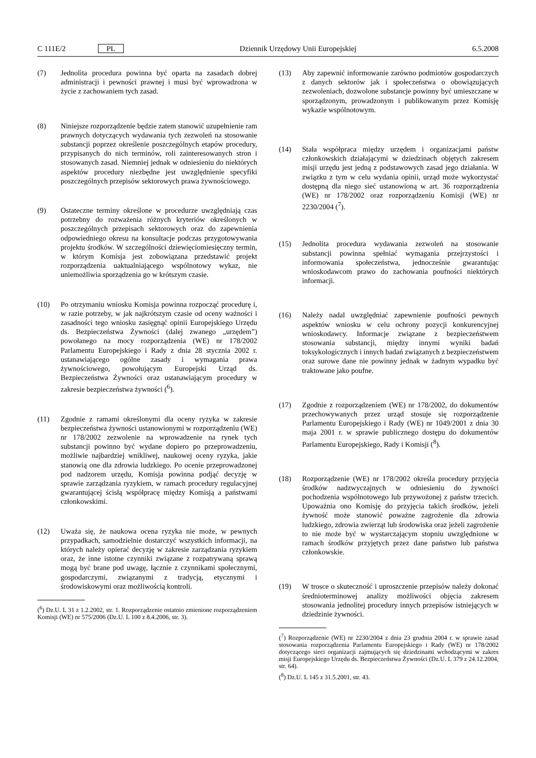C 111E/2 PL Dziennik Urzędowy Unii Europejskiej 6.5.2008
(7) Jednolita procedura powinna być oparta na zasadach dobrej administracji i pewności prawnej i musi być wprowadzona w życie z zachowaniem tych zasad.
(8) Niniejsze rozporządzenie będzie zatem stanowić uzupełnienie ram prawnych dotyczących wydawania tych zezwoleń na stosowanie substancji poprzez określenie poszczególnych etapów procedury, przypisanych do nich terminów, roli zainteresowanych stron i stosowanych zasad. Niemniej jednak w odniesieniu do niektórych aspektów procedury niezbędne jest uwzględnienie specyfiki poszczególnych przepisów sektorowych prawa żywnościowego.
(9) Ostateczne terminy określone w procedurze uwzględniają czas potrzebny do rozważenia różnych kryteriów określonych w poszczególnych przepisach sektorowych oraz do zapewnienia odpowiedniego okresu na konsultacje podczas przygotowywania projektu środków. W szczególności dziewięciomiesięczny termin, w którym Komisja jest zobowiązana przedstawić projekt rozporządzenia uaktualniającego wspólnotowy wykaz, nie uniemożliwia sporządzenia go w krótszym czasie.
(10) Po otrzymaniu wniosku Komisja powinna rozpocząć procedurę i, w razie potrzeby, w jak najkrótszym czasie od oceny ważności i zasadności tego wniosku zasięgnąć opinii Europejskiego Urzędu ds. Bezpieczeństwa Żywności (dalej zwanego „urzędem”) powołanego na mocy rozporządzenia (WE) nr 178/2002 Parlamentu Europejskiego i Rady z dnia 28 stycznia 2002 r. ustanawiającego ogólne zasady i wymagania prawa żywnościowego, powołującym Europejski Urząd ds. Bezpieczeństwa Żywności oraz ustanawiającym procedury w zakresie bezpieczeństwa żywności (<sup>6</sup>).
(11) Zgodnie z ramami określonymi dla oceny ryzyka w zakresie bezpieczeństwa żywności ustanowionymi w rozporządzeniu (WE) nr 178/2002 zezwolenie na wprowadzenie na rynek tych substancji powinno być wydane dopiero po przeprowadzeniu, możliwie najbardziej wnikliwej, naukowej oceny ryzyka, jakie stanowią one dla zdrowia ludzkiego. Po ocenie przeprowadzonej pod nadzorem urzędu, Komisja powinna podjąć decyzję w sprawie zarządzania ryzykiem, w ramach procedury regulacyjnej gwarantującej ścisłą współpracę między Komisją a państwami członkowskimi.
(12) Uważa się, że naukowa ocena ryzyka nie może, w pewnych przypadkach, samodzielnie dostarczyć wszystkich informacji, na których należy opierać decyzję w zakresie zarządzania ryzykiem oraz, że inne istotne czynniki związane z rozpatrywaną sprawą mogą być brane pod uwagę, łącznie z czynnikami społecznymi, gospodarczymi, związanymi z tradycją, etycznymi i środowiskowymi oraz możliwością kontroli.
(<sup>6</sup>) Dz.U. L 31 z 1.2.2002, str. 1. Rozporządzenie ostatnio zmienione rozporządzeniem Komisji (WE) nr 575/2006 (Dz.U. L 100 z 8.4.2006, str. 3).
(13) Aby zapewnić informowanie zarówno podmiotów gospodarczych z danych sektorów jak i społeczeństwa o obowiązujących zezwoleniach, dozwolone substancje powinny być umieszczane w sporządzonym, prowadzonym i publikowanym przez Komisję wykazie wspólnotowym.
(14) Stała współpraca między urzędem i organizacjami państw członkowskich działającymi w dziedzinach objętych zakresem misji urzędu jest jedną z podstawowych zasad jego działania. W związku z tym w celu wydania opinii, urząd może wykorzystać dostępną dla niego sieć ustanowioną w art. 36 rozporządzenia (WE) nr 178/2002 oraz rozporządzeniu Komisji (WE) nr 2230/2004 (<sup>7</sup>).
(15) Jednolita procedura wydawania zezwoleń na stosowanie substancji powinna spełniać wymagania przejrzystości i informowania społeczeństwa, jednocześnie gwarantując wnioskodawcom prawo do zachowania poufności niektórych informacji.
(16) Należy nadal uwzględniać zapewnienie poufności pewnych aspektów wniosku w celu ochrony pozycji konkurencyjnej wnioskodawcy. Informacje związane z bezpieczeństwem stosowania substancji, między innymi wyniki badań toksykologicznych i innych badań związanych z bezpieczeństwem oraz surowe dane nie powinny jednak w żadnym wypadku być traktowane jako poufne.
(17) Zgodnie z rozporządzeniem (WE) nr 178/2002, do dokumentów przechowywanych przez urząd stosuje się rozporządzenie Parlamentu Europejskiego i Rady (WE) nr 1049/2001 z dnia 30 maja 2001 r. w sprawie publicznego dostępu do dokumentów Parlamentu Europejskiego, Rady i Komisji (<sup>8</sup>).
(18) Rozporządzenie (WE) nr 178/2002 określa procedury przyjęcia środków nadzwyczajnych w odniesieniu do żywności pochodzenia wspólnotowego lub przywożonej z państw trzecich. Upoważnia ono Komisję do przyjęcia takich środków, jeżeli żywność może stanowić poważne zagrożenie dla zdrowia ludzkiego, zdrowia zwierząt lub środowiska oraz jeżeli zagrożenie to nie może być w wystarczającym stopniu uwzględnione w ramach środków przyjętych przez dane państwo lub państwa członkowskie.
(19) W trosce o skuteczność i uproszczenie przepisów należy dokonać średnioterminowej analizy możliwości objęcia zakresem stosowania jednolitej procedury innych przepisów istniejących w dziedzinie żywności.
(<sup>7</sup>) Rozporządzenie (WE) nr 2230/2004 z dnia 23 grudnia 2004 r. w sprawie zasad stosowania rozporządzenia Parlamentu Europejskiego i Rady (WE) nr 178/2002 dotyczącego sieci organizacji zajmujących się dziedzinami wchodzącymi w zakres misji Europejskiego Urzędu ds. Bezpieczeństwa Żywności (Dz.U. L 379 z 24.12.2004, str. 64).
(<sup>8</sup>) Dz.U. L 145 z 31.5.2001, str. 43.